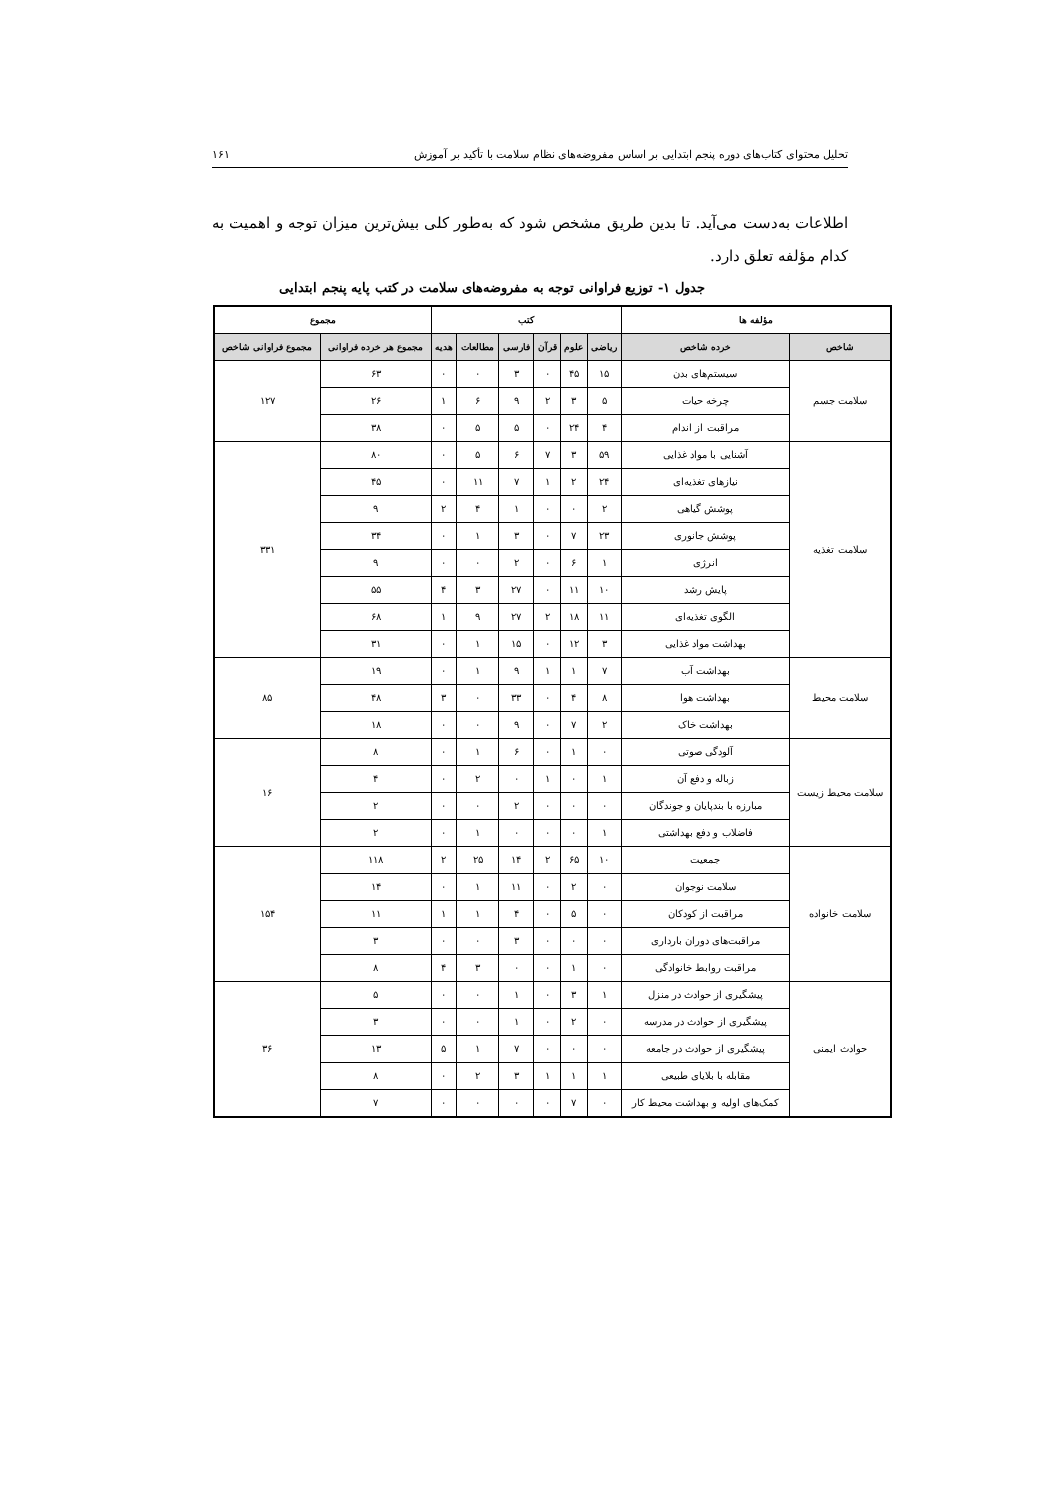تحلیل محتوای کتاب‌های دوره پنجم ابتدایی بر اساس مفروضه‌های نظام سلامت با تأکید بر آموزش ۱۶۱
اطلاعات به‌دست می‌آید. تا بدین طریق مشخص شود که به‌طور کلی بیش‌ترین میزان توجه و اهمیت به کدام مؤلفه تعلق دارد.
جدول ۱- توزیع فراوانی توجه به مفروضه‌های سلامت در کتب پایه پنجم ابتدایی
| مؤلفه ها | | کتب | | | | | | مجموع | |
| --- | --- | --- | --- | --- | --- | --- | --- | --- | --- |
| شاخص | خرده شاخص | ریاضی | علوم | قرآن | فارسی | مطالعات | هدیه | مجموع هر خرده فراوانی | مجموع فراوانی شاخص |
| سلامت جسم | سیستم‌های بدن | ۱۵ | ۴۵ | ۰ | ۳ | ۰ | ۰ | ۶۳ | ۱۲۷ |
| | چرخه حیات | ۵ | ۳ | ۲ | ۹ | ۶ | ۱ | ۲۶ | |
| | مراقبت از اندام | ۴ | ۲۴ | ۰ | ۵ | ۵ | ۰ | ۳۸ | |
| سلامت تغذیه | آشنایی با مواد غذایی | ۵۹ | ۳ | ۷ | ۶ | ۵ | ۰ | ۸۰ | ۳۳۱ |
| | نیازهای تغذیه‌ای | ۲۴ | ۲ | ۱ | ۷ | ۱۱ | ۰ | ۴۵ | |
| | پوشش گیاهی | ۲ | ۰ | ۰ | ۱ | ۴ | ۲ | ۹ | |
| | پوشش جانوری | ۲۳ | ۷ | ۰ | ۳ | ۱ | ۰ | ۳۴ | |
| | انرژی | ۱ | ۶ | ۰ | ۲ | ۰ | ۰ | ۹ | |
| | پایش رشد | ۱۰ | ۱۱ | ۰ | ۲۷ | ۳ | ۴ | ۵۵ | |
| | الگوی تغذیه‌ای | ۱۱ | ۱۸ | ۲ | ۲۷ | ۹ | ۱ | ۶۸ | |
| | بهداشت مواد غذایی | ۳ | ۱۲ | ۰ | ۱۵ | ۱ | ۰ | ۳۱ | |
| سلامت محیط | بهداشت آب | ۷ | ۱ | ۱ | ۹ | ۱ | ۰ | ۱۹ | ۸۵ |
| | بهداشت هوا | ۸ | ۴ | ۰ | ۳۳ | ۰ | ۳ | ۴۸ | |
| | بهداشت خاک | ۲ | ۷ | ۰ | ۹ | ۰ | ۰ | ۱۸ | |
| سلامت محیط زیست | آلودگی صوتی | ۰ | ۱ | ۰ | ۶ | ۱ | ۰ | ۸ | ۱۶ |
| | زباله و دفع آن | ۱ | ۰ | ۱ | ۰ | ۲ | ۰ | ۴ | |
| | مبارزه با بندپایان و جوندگان | ۰ | ۰ | ۰ | ۲ | ۰ | ۰ | ۲ | |
| | فاضلاب و دفع بهداشتی | ۱ | ۰ | ۰ | ۰ | ۱ | ۰ | ۲ | |
| سلامت خانواده | جمعیت | ۱۰ | ۶۵ | ۲ | ۱۴ | ۲۵ | ۲ | ۱۱۸ | ۱۵۴ |
| | سلامت نوجوان | ۰ | ۲ | ۰ | ۱۱ | ۱ | ۰ | ۱۴ | |
| | مراقبت از کودکان | ۰ | ۵ | ۰ | ۴ | ۱ | ۱ | ۱۱ | |
| | مراقبت‌های دوران بارداری | ۰ | ۰ | ۰ | ۳ | ۰ | ۰ | ۳ | |
| | مراقبت روابط خانوادگی | ۰ | ۱ | ۰ | ۰ | ۳ | ۴ | ۸ | |
| حوادث ایمنی | پیشگیری از حوادث در منزل | ۱ | ۳ | ۰ | ۱ | ۰ | ۰ | ۵ | ۳۶ |
| | پیشگیری از حوادث در مدرسه | ۰ | ۲ | ۰ | ۱ | ۰ | ۰ | ۳ | |
| | پیشگیری از حوادث در جامعه | ۰ | ۰ | ۰ | ۷ | ۱ | ۵ | ۱۳ | |
| | مقابله با بلایای طبیعی | ۱ | ۱ | ۱ | ۳ | ۲ | ۰ | ۸ | |
| | کمک‌های اولیه و بهداشت محیط کار | ۰ | ۷ | ۰ | ۰ | ۰ | ۰ | ۷ | |